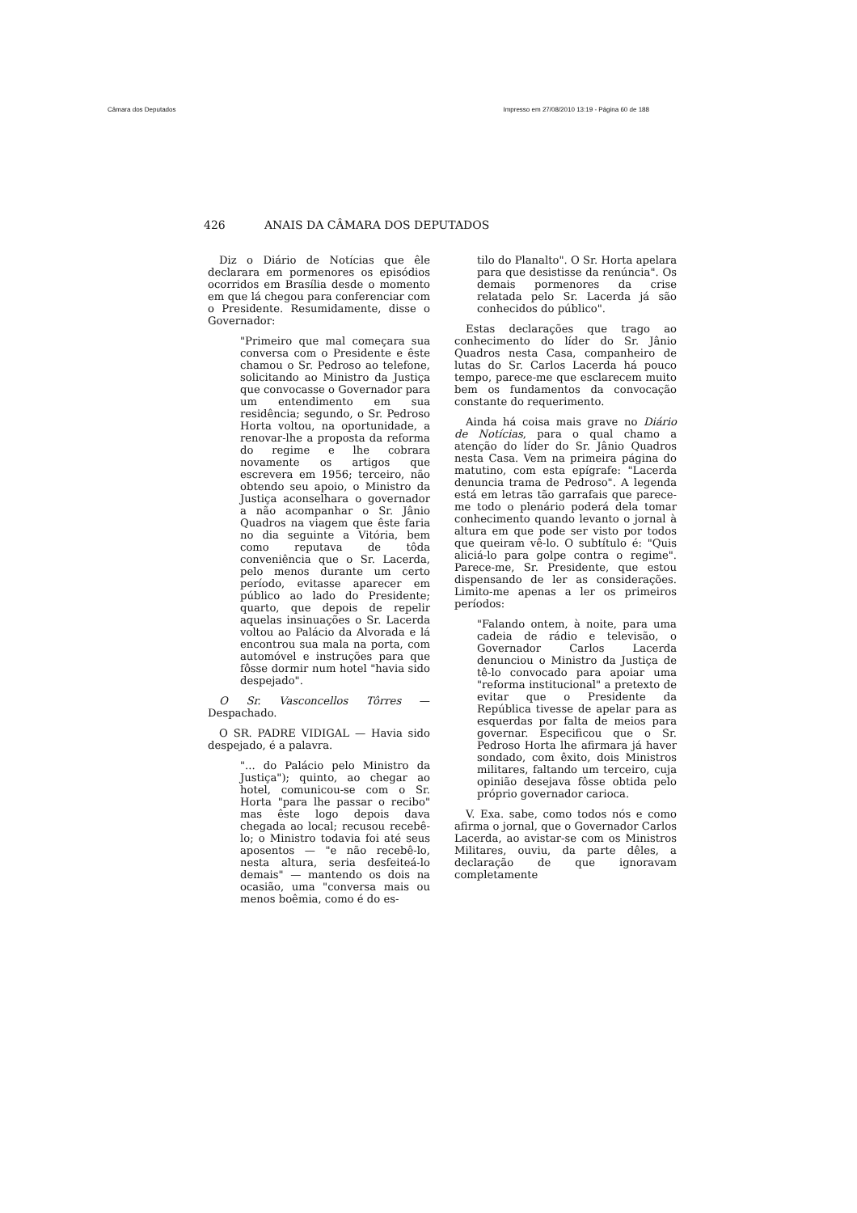Câmara dos Deputados Impresso em 27/08/2010 13:19 - Página 60 de 188
426 ANAIS DA CÂMARA DOS DEPUTADOS
Diz o Diário de Notícias que êle declarara em pormenores os episódios ocorridos em Brasília desde o momento em que lá chegou para conferenciar com o Presidente. Resumidamente, disse o Governador:
"Primeiro que mal começara sua conversa com o Presidente e êste chamou o Sr. Pedroso ao telefone, solicitando ao Ministro da Justiça que convocasse o Governador para um entendimento em sua residência; segundo, o Sr. Pedroso Horta voltou, na oportunidade, a renovar-lhe a proposta da reforma do regime e lhe cobrara novamente os artigos que escrevera em 1956; terceiro, não obtendo seu apoio, o Ministro da Justiça aconselhara o governador a não acompanhar o Sr. Jânio Quadros na viagem que êste faria no dia seguinte a Vitória, bem como reputava de tôda conveniência que o Sr. Lacerda, pelo menos durante um certo período, evitasse aparecer em público ao lado do Presidente; quarto, que depois de repelir aquelas insinuações o Sr. Lacerda voltou ao Palácio da Alvorada e lá encontrou sua mala na porta, com automóvel e instruções para que fôsse dormir num hotel "havia sido despejado".
O Sr. Vasconcellos Tôrres — Despachado.
O SR. PADRE VIDIGAL — Havia sido despejado, é a palavra.
"... do Palácio pelo Ministro da Justiça"); quinto, ao chegar ao hotel, comunicou-se com o Sr. Horta "para lhe passar o recibo" mas êste logo depois dava chegada ao local; recusou recebê-lo; o Ministro todavia foi até seus aposentos — "e não recebê-lo, nesta altura, seria desfeiteá-lo demais" — mantendo os dois na ocasião, uma "conversa mais ou menos boêmia, como é do es-
tilo do Planalto". O Sr. Horta apelara para que desistisse da renúncia". Os demais pormenores da crise relatada pelo Sr. Lacerda já são conhecidos do público".
Estas declarações que trago ao conhecimento do líder do Sr. Jânio Quadros nesta Casa, companheiro de lutas do Sr. Carlos Lacerda há pouco tempo, parece-me que esclarecem muito bem os fundamentos da convocação constante do requerimento.
Ainda há coisa mais grave no Diário de Notícias, para o qual chamo a atenção do líder do Sr. Jânio Quadros nesta Casa. Vem na primeira página do matutino, com esta epígrafe: "Lacerda denuncia trama de Pedroso". A legenda está em letras tão garrafais que parece-me todo o plenário poderá dela tomar conhecimento quando levanto o jornal à altura em que pode ser visto por todos que queiram vê-lo. O subtítulo é: "Quis aliciá-lo para golpe contra o regime". Parece-me, Sr. Presidente, que estou dispensando de ler as considerações. Limito-me apenas a ler os primeiros períodos:
"Falando ontem, à noite, para uma cadeia de rádio e televisão, o Governador Carlos Lacerda denunciou o Ministro da Justiça de tê-lo convocado para apoiar uma "reforma institucional" a pretexto de evitar que o Presidente da República tivesse de apelar para as esquerdas por falta de meios para governar. Especificou que o Sr. Pedroso Horta lhe afirmara já haver sondado, com êxito, dois Ministros militares, faltando um terceiro, cuja opinião desejava fôsse obtida pelo próprio governador carioca.
V. Exa. sabe, como todos nós e como afirma o jornal, que o Governador Carlos Lacerda, ao avistar-se com os Ministros Militares, ouviu, da parte dêles, a declaração de que ignoravam completamente